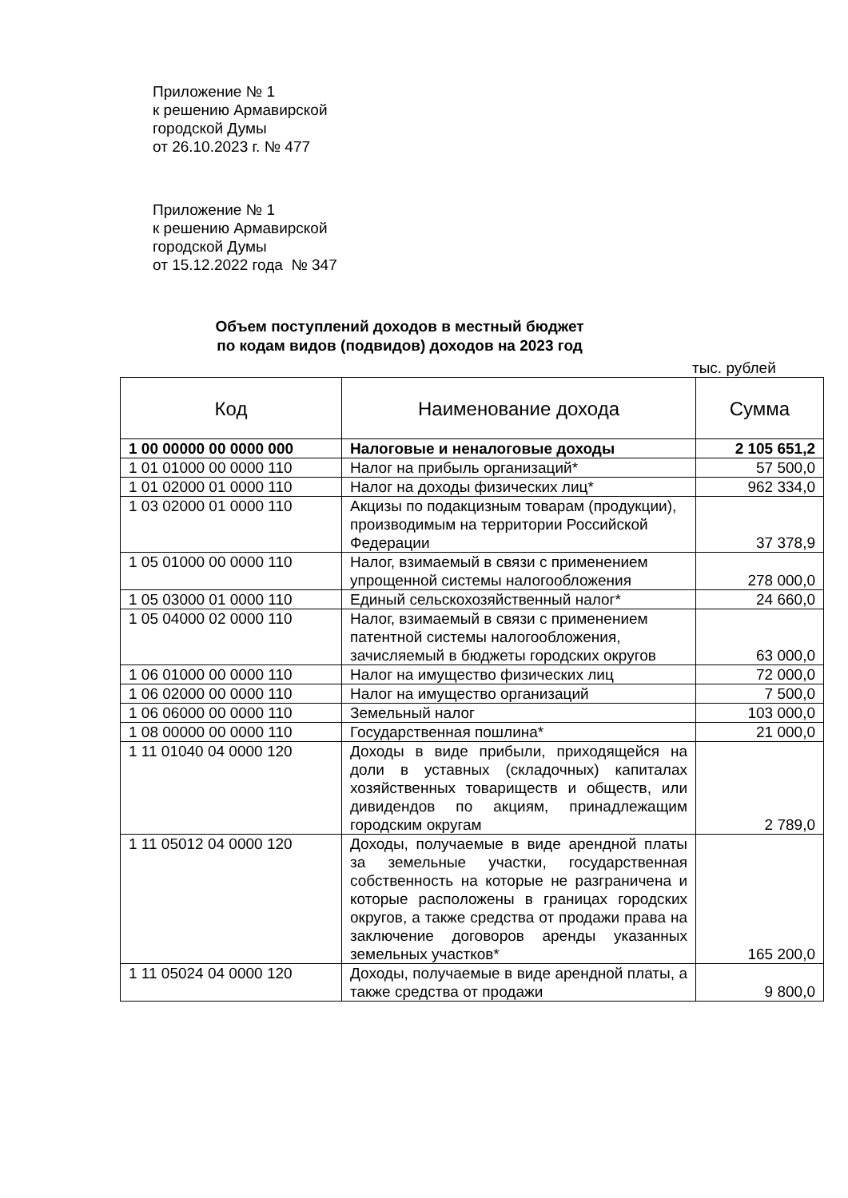Приложение № 1
к решению Армавирской
городской Думы
от 26.10.2023 г. № 477
Приложение № 1
к решению Армавирской
городской Думы
от 15.12.2022 года № 347
Объем поступлений доходов в местный бюджет
по кодам видов (подвидов) доходов на 2023 год
тыс. рублей
| Код | Наименование дохода | Сумма |
| --- | --- | --- |
| 1 00 00000 00 0000 000 | Налоговые и неналоговые доходы | 2 105 651,2 |
| 1 01 01000 00 0000 110 | Налог на прибыль организаций* | 57 500,0 |
| 1 01 02000 01 0000 110 | Налог на доходы физических лиц* | 962 334,0 |
| 1 03 02000 01 0000 110 | Акцизы по подакцизным товарам (продукции), производимым на территории Российской Федерации | 37 378,9 |
| 1 05 01000 00 0000 110 | Налог, взимаемый в связи с применением упрощенной системы налогообложения | 278 000,0 |
| 1 05 03000 01 0000 110 | Единый сельскохозяйственный налог* | 24 660,0 |
| 1 05 04000 02 0000 110 | Налог, взимаемый в связи с применением патентной системы налогообложения, зачисляемый в бюджеты городских округов | 63 000,0 |
| 1 06 01000 00 0000 110 | Налог на имущество физических лиц | 72 000,0 |
| 1 06 02000 00 0000 110 | Налог на имущество организаций | 7 500,0 |
| 1 06 06000 00 0000 110 | Земельный налог | 103 000,0 |
| 1 08 00000 00 0000 110 | Государственная пошлина* | 21 000,0 |
| 1 11 01040 04 0000 120 | Доходы в виде прибыли, приходящейся на доли в уставных (складочных) капиталах хозяйственных товариществ и обществ, или дивидендов по акциям, принадлежащим городским округам | 2 789,0 |
| 1 11 05012 04 0000 120 | Доходы, получаемые в виде арендной платы за земельные участки, государственная собственность на которые не разграничена и которые расположены в границах городских округов, а также средства от продажи права на заключение договоров аренды указанных земельных участков* | 165 200,0 |
| 1 11 05024 04 0000 120 | Доходы, получаемые в виде арендной платы, а также средства от продажи | 9 800,0 |